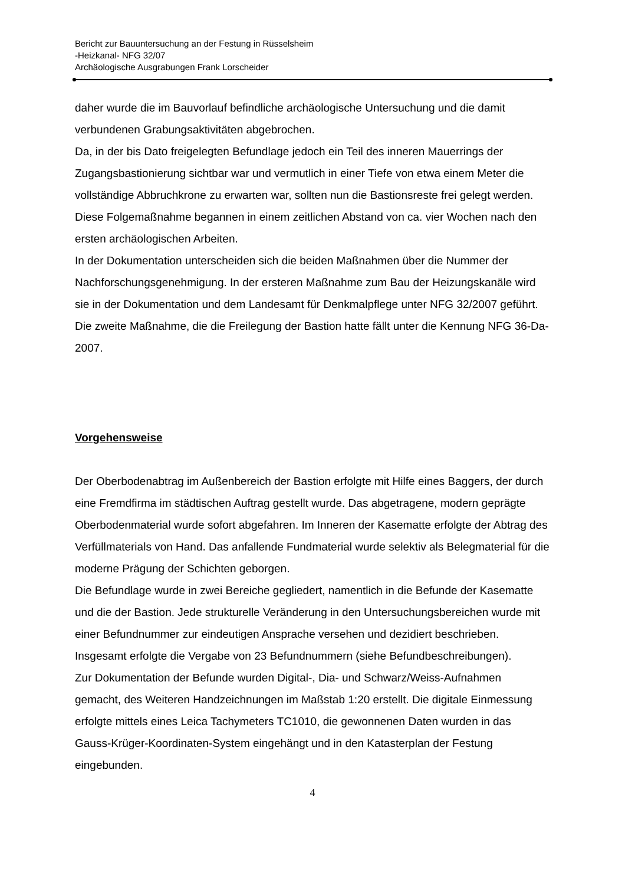Bericht zur Bauuntersuchung an der Festung in Rüsselsheim
-Heizkanal- NFG 32/07
Archäologische Ausgrabungen Frank Lorscheider
daher wurde die im Bauvorlauf befindliche archäologische Untersuchung und die damit verbundenen Grabungsaktivitäten abgebrochen.
Da, in der bis Dato freigelegten Befundlage jedoch ein Teil des inneren Mauerrings der Zugangsbastionierung sichtbar war und vermutlich in einer Tiefe von etwa einem Meter die vollständige Abbruchkrone zu erwarten war, sollten nun die Bastionsreste frei gelegt werden.
Diese Folgemaßnahme begannen in einem zeitlichen Abstand von ca. vier Wochen nach den ersten archäologischen Arbeiten.
In der Dokumentation unterscheiden sich die beiden Maßnahmen über die Nummer der Nachforschungsgenehmigung. In der ersteren Maßnahme zum Bau der Heizungskanäle wird sie in der Dokumentation und dem Landesamt für Denkmalpflege unter NFG 32/2007 geführt. Die zweite Maßnahme, die die Freilegung der Bastion hatte fällt unter die Kennung NFG 36-Da-2007.
Vorgehensweise
Der Oberbodenabtrag im Außenbereich der Bastion erfolgte mit Hilfe eines Baggers, der durch eine Fremdfirma im städtischen Auftrag gestellt wurde. Das abgetragene, modern geprägte Oberbodenmaterial wurde sofort abgefahren. Im Inneren der Kasematte erfolgte der Abtrag des Verfüllmaterials von Hand. Das anfallende Fundmaterial wurde selektiv als Belegmaterial für die moderne Prägung der Schichten geborgen.
Die Befundlage wurde in zwei Bereiche gegliedert, namentlich in die Befunde der Kasematte und die der Bastion. Jede strukturelle Veränderung in den Untersuchungsbereichen wurde mit einer Befundnummer zur eindeutigen Ansprache versehen und dezidiert beschrieben. Insgesamt erfolgte die Vergabe von 23 Befundnummern (siehe Befundbeschreibungen).
Zur Dokumentation der Befunde wurden Digital-, Dia- und Schwarz/Weiss-Aufnahmen gemacht, des Weiteren Handzeichnungen im Maßstab 1:20 erstellt. Die digitale Einmessung erfolgte mittels eines Leica Tachymeters TC1010, die gewonnenen Daten wurden in das Gauss-Krüger-Koordinaten-System eingehängt und in den Katasterplan der Festung eingebunden.
4